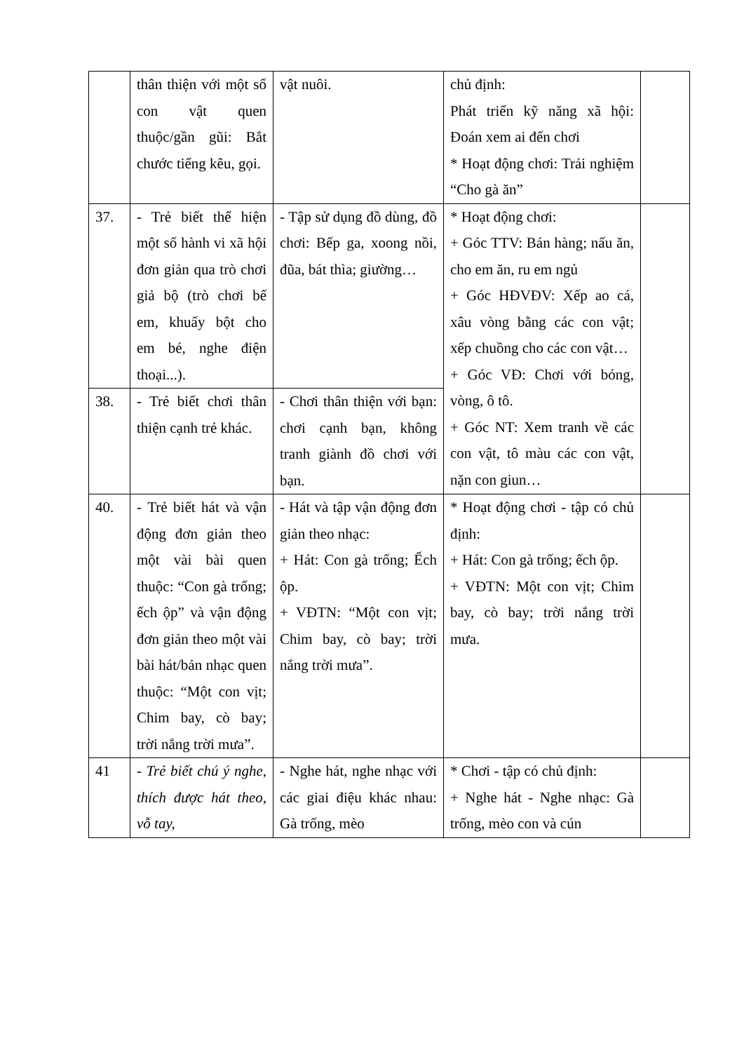| | thân thiện với một số con vật quen thuộc/gần gũi: Bắt chước tiếng kêu, gọi. | vật nuôi. | chủ định: Phát triển kỹ năng xã hội: Đoán xem ai đến chơi * Hoạt động chơi: Trải nghiệm “Cho gà ăn” | |
| 37. | - Trẻ biết thể hiện một số hành vi xã hội đơn giản qua trò chơi giả bộ (trò chơi bế em, khuấy bột cho em bé, nghe điện thoại...). | - Tập sử dụng đồ dùng, đồ chơi: Bếp ga, xoong nồi, đũa, bát thìa; giường… | * Hoạt động chơi: + Góc TTV: Bán hàng; nấu ăn, cho em ăn, ru em ngủ + Góc HĐVĐV: Xếp ao cá, xâu vòng bằng các con vật; xếp chuồng cho các con vật… + Góc VĐ: Chơi với bóng, vòng, ô tô. + Góc NT: Xem tranh về các con vật, tô màu các con vật, nặn con giun… | |
| 38. | - Trẻ biết chơi thân thiện cạnh trẻ khác. | - Chơi thân thiện với bạn: chơi cạnh bạn, không tranh giành đồ chơi với bạn. | | |
| 40. | - Trẻ biết hát và vận động đơn giản theo một vài bài quen thuộc: “Con gà trống; ếch ộp” và vận động đơn giản theo một vài bài hát/bản nhạc quen thuộc: “Một con vịt; Chim bay, cò bay; trời nắng trời mưa”. | - Hát và tập vận động đơn giản theo nhạc: + Hát: Con gà trống; Ếch ộp. + VĐTN: “Một con vịt; Chim bay, cò bay; trời nắng trời mưa”. | * Hoạt động chơi - tập có chủ định: + Hát: Con gà trống; ếch ộp. + VĐTN: Một con vịt; Chim bay, cò bay; trời nắng trời mưa. | |
| 41 | - Trẻ biết chú ý nghe, thích được hát theo, vỗ tay, | - Nghe hát, nghe nhạc với các giai điệu khác nhau: Gà trống, mèo | * Chơi - tập có chủ định: + Nghe hát - Nghe nhạc: Gà trống, mèo con và cún | |